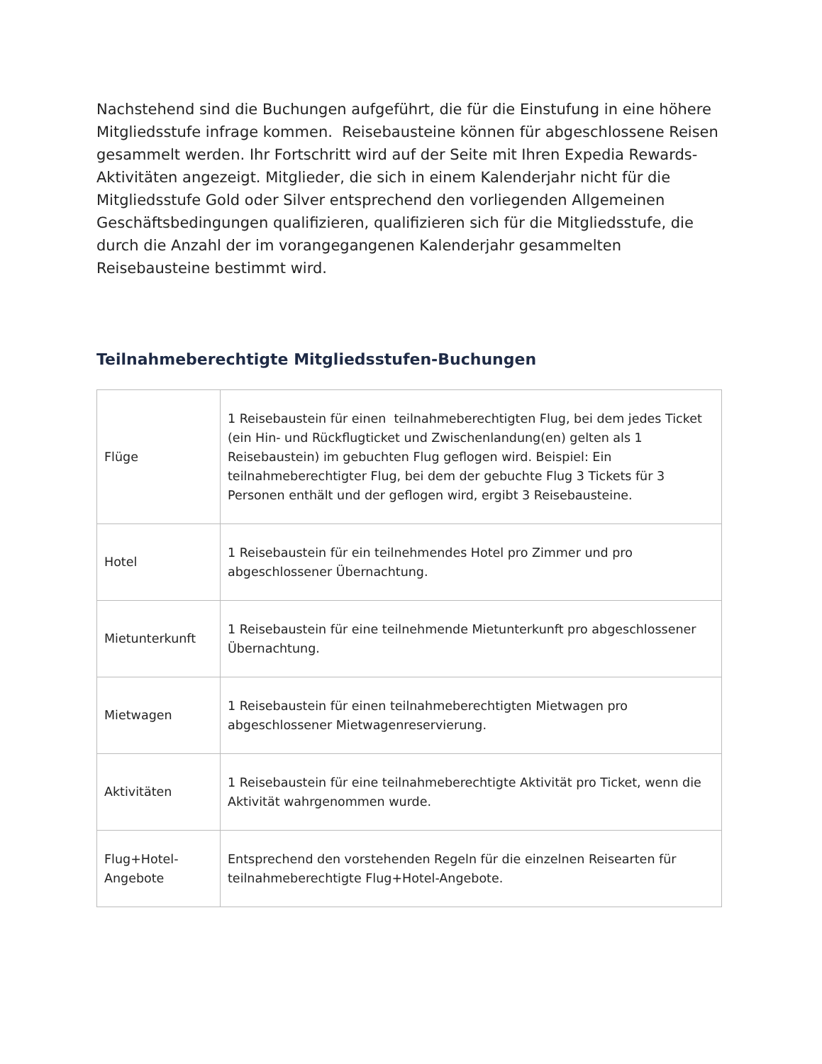Nachstehend sind die Buchungen aufgeführt, die für die Einstufung in eine höhere Mitgliedsstufe infrage kommen. Reisebausteine können für abgeschlossene Reisen gesammelt werden. Ihr Fortschritt wird auf der Seite mit Ihren Expedia Rewards-Aktivitäten angezeigt. Mitglieder, die sich in einem Kalenderjahr nicht für die Mitgliedsstufe Gold oder Silver entsprechend den vorliegenden Allgemeinen Geschäftsbedingungen qualifizieren, qualifizieren sich für die Mitgliedsstufe, die durch die Anzahl der im vorangegangenen Kalenderjahr gesammelten Reisebausteine bestimmt wird.
Teilnahmeberechtigte Mitgliedsstufen-Buchungen
| Flüge | 1 Reisebaustein für einen teilnahmeberechtigten Flug, bei dem jedes Ticket (ein Hin- und Rückflugticket und Zwischenlandung(en) gelten als 1 Reisebaustein) im gebuchten Flug geflogen wird. Beispiel: Ein teilnahmeberechtigter Flug, bei dem der gebuchte Flug 3 Tickets für 3 Personen enthält und der geflogen wird, ergibt 3 Reisebausteine. |
| Hotel | 1 Reisebaustein für ein teilnehmendes Hotel pro Zimmer und pro abgeschlossener Übernachtung. |
| Mietunterkunft | 1 Reisebaustein für eine teilnehmende Mietunterkunft pro abgeschlossener Übernachtung. |
| Mietwagen | 1 Reisebaustein für einen teilnahmeberechtigten Mietwagen pro abgeschlossener Mietwagenreservierung. |
| Aktivitäten | 1 Reisebaustein für eine teilnahmeberechtigte Aktivität pro Ticket, wenn die Aktivität wahrgenommen wurde. |
| Flug+Hotel-Angebote | Entsprechend den vorstehenden Regeln für die einzelnen Reisearten für teilnahmeberechtigte Flug+Hotel-Angebote. |